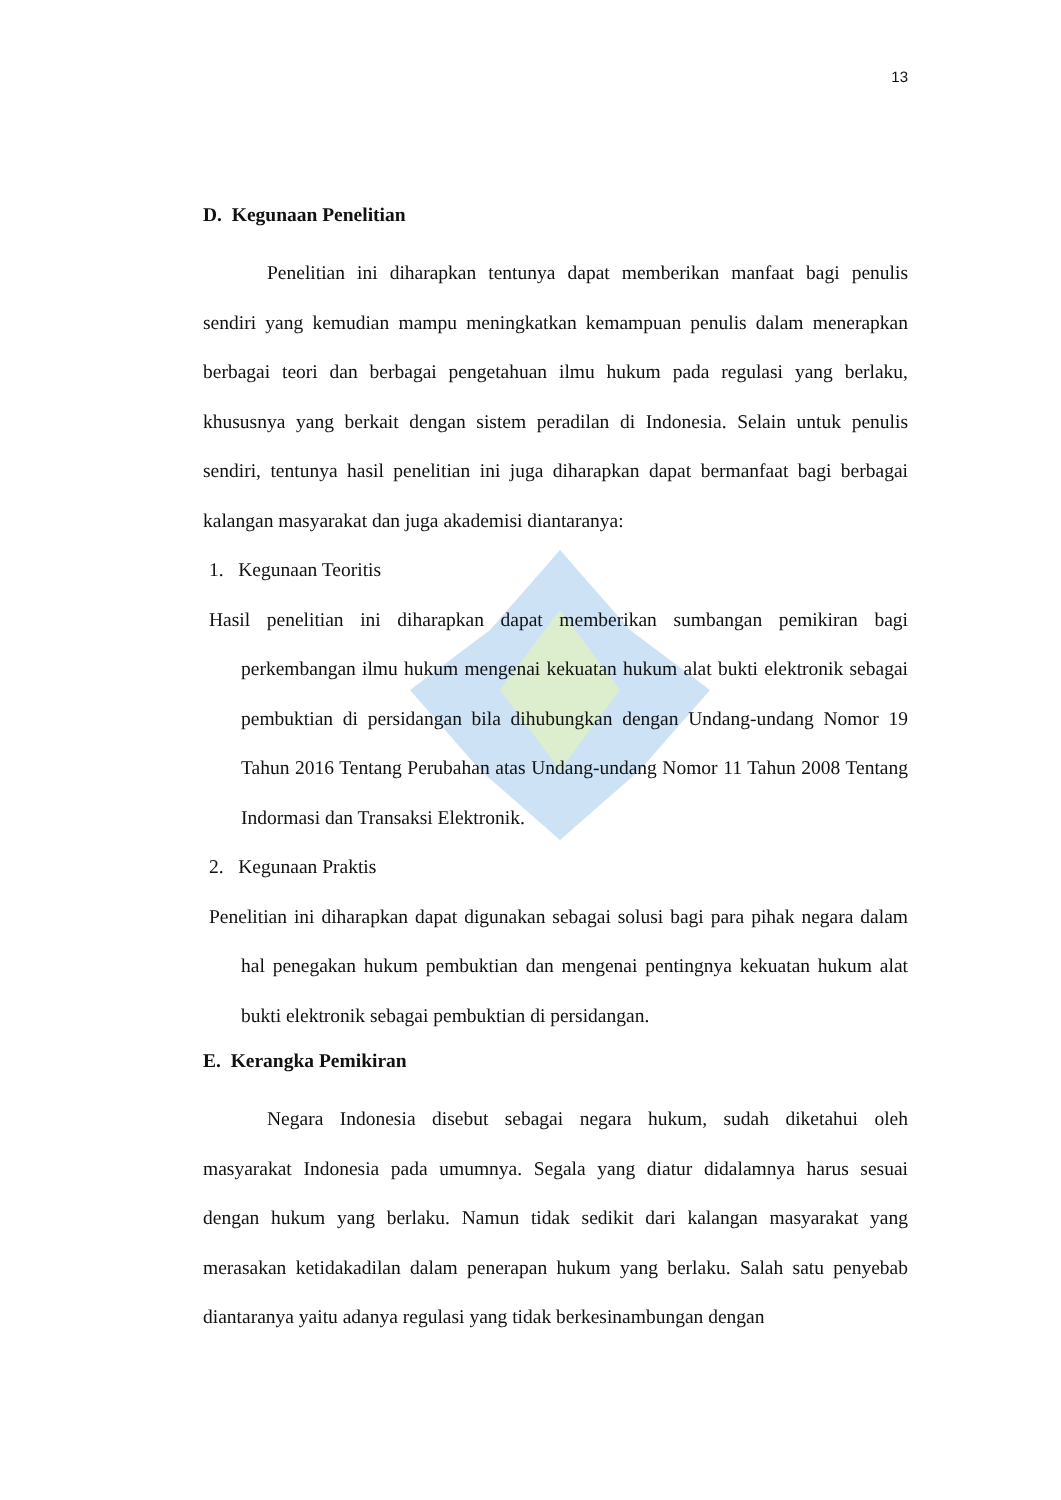13
D. Kegunaan Penelitian
Penelitian ini diharapkan tentunya dapat memberikan manfaat bagi penulis sendiri yang kemudian mampu meningkatkan kemampuan penulis dalam menerapkan berbagai teori dan berbagai pengetahuan ilmu hukum pada regulasi yang berlaku, khususnya yang berkait dengan sistem peradilan di Indonesia. Selain untuk penulis sendiri, tentunya hasil penelitian ini juga diharapkan dapat bermanfaat bagi berbagai kalangan masyarakat dan juga akademisi diantaranya:
1. Kegunaan Teoritis
Hasil penelitian ini diharapkan dapat memberikan sumbangan pemikiran bagi perkembangan ilmu hukum mengenai kekuatan hukum alat bukti elektronik sebagai pembuktian di persidangan bila dihubungkan dengan Undang-undang Nomor 19 Tahun 2016 Tentang Perubahan atas Undang-undang Nomor 11 Tahun 2008 Tentang Indormasi dan Transaksi Elektronik.
2. Kegunaan Praktis
Penelitian ini diharapkan dapat digunakan sebagai solusi bagi para pihak negara dalam hal penegakan hukum pembuktian dan mengenai pentingnya kekuatan hukum alat bukti elektronik sebagai pembuktian di persidangan.
E. Kerangka Pemikiran
Negara Indonesia disebut sebagai negara hukum, sudah diketahui oleh masyarakat Indonesia pada umumnya. Segala yang diatur didalamnya harus sesuai dengan hukum yang berlaku. Namun tidak sedikit dari kalangan masyarakat yang merasakan ketidakadilan dalam penerapan hukum yang berlaku. Salah satu penyebab diantaranya yaitu adanya regulasi yang tidak berkesinambungan dengan